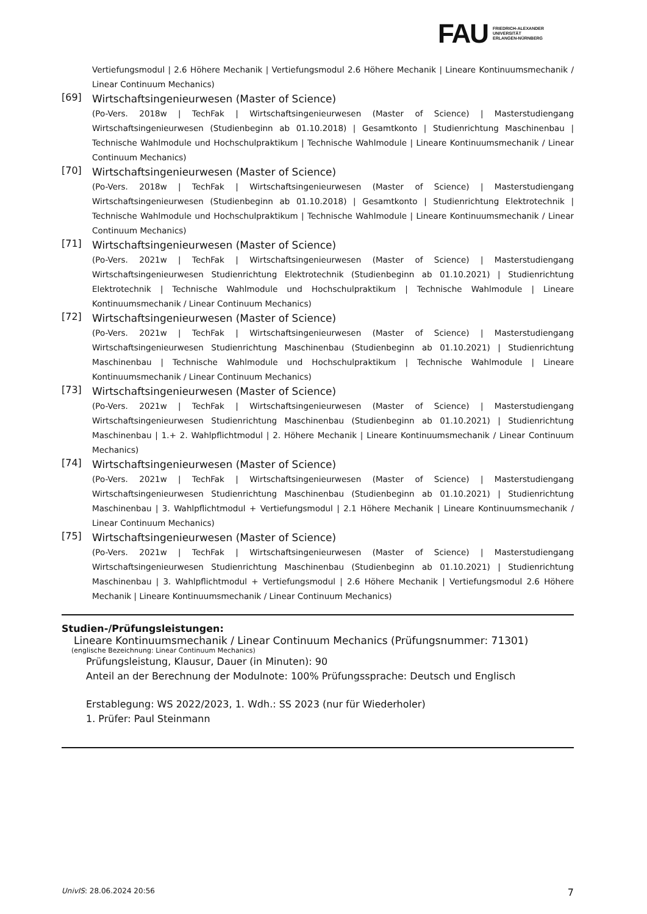FAU FRIEDRICH-ALEXANDER
UNIVERSITÄT
ERLANGEN-NÜRNBERG
Vertiefungsmodul | 2.6 Höhere Mechanik | Vertiefungsmodul 2.6 Höhere Mechanik | Lineare Kontinuumsmechanik / Linear Continuum Mechanics)
[69]
Wirtschaftsingenieurwesen (Master of Science)
(Po-Vers. 2018w | TechFak | Wirtschaftsingenieurwesen (Master of Science) | Masterstudiengang Wirtschaftsingenieurwesen (Studienbeginn ab 01.10.2018) | Gesamtkonto | Studienrichtung Maschinenbau | Technische Wahlmodule und Hochschulpraktikum | Technische Wahlmodule | Lineare Kontinuumsmechanik / Linear Continuum Mechanics)
[70]
Wirtschaftsingenieurwesen (Master of Science)
(Po-Vers. 2018w | TechFak | Wirtschaftsingenieurwesen (Master of Science) | Masterstudiengang Wirtschaftsingenieurwesen (Studienbeginn ab 01.10.2018) | Gesamtkonto | Studienrichtung Elektrotechnik | Technische Wahlmodule und Hochschulpraktikum | Technische Wahlmodule | Lineare Kontinuumsmechanik / Linear Continuum Mechanics)
[71]
Wirtschaftsingenieurwesen (Master of Science)
(Po-Vers. 2021w | TechFak | Wirtschaftsingenieurwesen (Master of Science) | Masterstudiengang Wirtschaftsingenieurwesen Studienrichtung Elektrotechnik (Studienbeginn ab 01.10.2021) | Studienrichtung Elektrotechnik | Technische Wahlmodule und Hochschulpraktikum | Technische Wahlmodule | Lineare Kontinuumsmechanik / Linear Continuum Mechanics)
[72]
Wirtschaftsingenieurwesen (Master of Science)
(Po-Vers. 2021w | TechFak | Wirtschaftsingenieurwesen (Master of Science) | Masterstudiengang Wirtschaftsingenieurwesen Studienrichtung Maschinenbau (Studienbeginn ab 01.10.2021) | Studienrichtung Maschinenbau | Technische Wahlmodule und Hochschulpraktikum | Technische Wahlmodule | Lineare Kontinuumsmechanik / Linear Continuum Mechanics)
[73]
Wirtschaftsingenieurwesen (Master of Science)
(Po-Vers. 2021w | TechFak | Wirtschaftsingenieurwesen (Master of Science) | Masterstudiengang Wirtschaftsingenieurwesen Studienrichtung Maschinenbau (Studienbeginn ab 01.10.2021) | Studienrichtung Maschinenbau | 1.+ 2. Wahlpflichtmodul | 2. Höhere Mechanik | Lineare Kontinuumsmechanik / Linear Continuum Mechanics)
[74]
Wirtschaftsingenieurwesen (Master of Science)
(Po-Vers. 2021w | TechFak | Wirtschaftsingenieurwesen (Master of Science) | Masterstudiengang Wirtschaftsingenieurwesen Studienrichtung Maschinenbau (Studienbeginn ab 01.10.2021) | Studienrichtung Maschinenbau | 3. Wahlpflichtmodul + Vertiefungsmodul | 2.1 Höhere Mechanik | Lineare Kontinuumsmechanik / Linear Continuum Mechanics)
[75]
Wirtschaftsingenieurwesen (Master of Science)
(Po-Vers. 2021w | TechFak | Wirtschaftsingenieurwesen (Master of Science) | Masterstudiengang Wirtschaftsingenieurwesen Studienrichtung Maschinenbau (Studienbeginn ab 01.10.2021) | Studienrichtung Maschinenbau | 3. Wahlpflichtmodul + Vertiefungsmodul | 2.6 Höhere Mechanik | Vertiefungsmodul 2.6 Höhere Mechanik | Lineare Kontinuumsmechanik / Linear Continuum Mechanics)
Studien-/Prüfungsleistungen:
Lineare Kontinuumsmechanik / Linear Continuum Mechanics (Prüfungsnummer: 71301)
(englische Bezeichnung: Linear Continuum Mechanics)
Prüfungsleistung, Klausur, Dauer (in Minuten): 90
Anteil an der Berechnung der Modulnote: 100% Prüfungssprache: Deutsch und Englisch
Erstablegung: WS 2022/2023, 1. Wdh.: SS 2023 (nur für Wiederholer)
1. Prüfer: Paul Steinmann
UnivIS: 28.06.2024 20:56 7